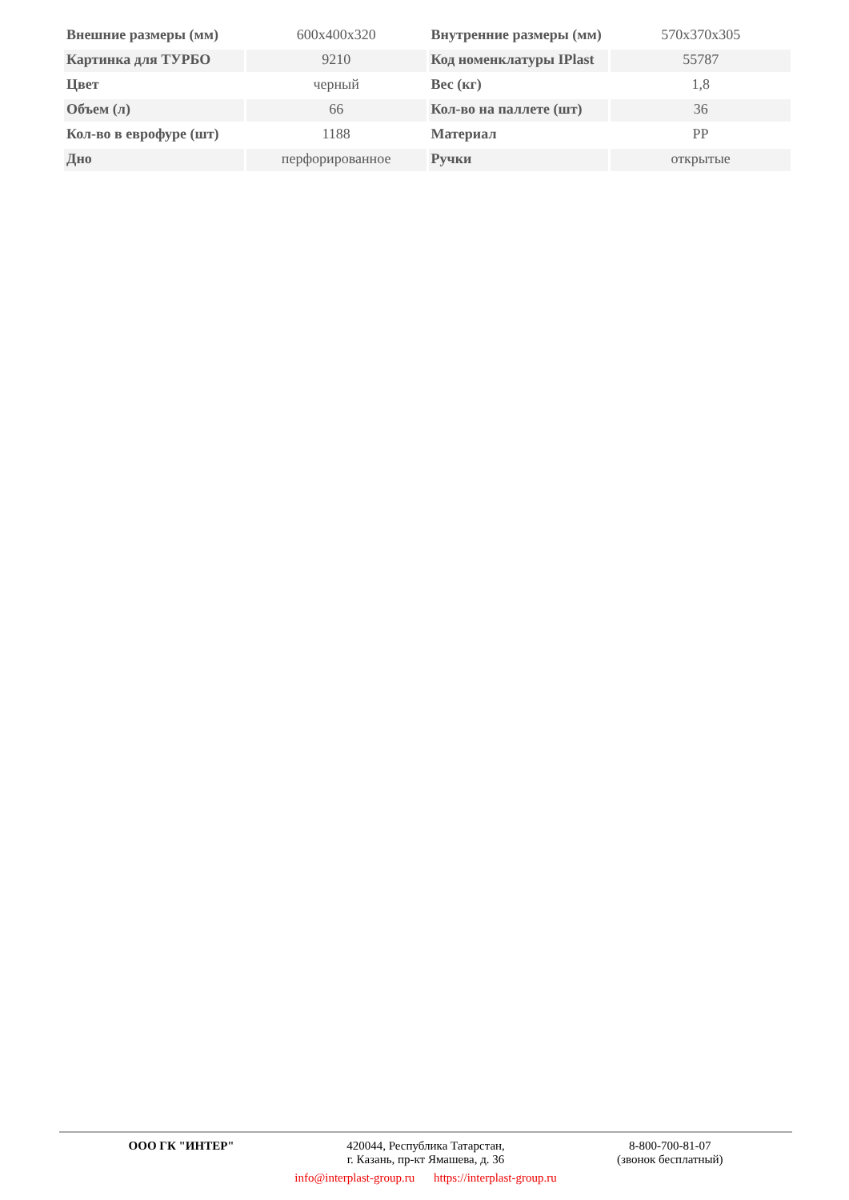| Внешние размеры (мм) | 600x400x320 | Внутренние размеры (мм) | 570x370x305 |
| Картинка для ТУРБО | 9210 | Код номенклатуры IPlast | 55787 |
| Цвет | черный | Вес (кг) | 1,8 |
| Объем (л) | 66 | Кол-во на паллете (шт) | 36 |
| Кол-во в еврофуре (шт) | 1188 | Материал | PP |
| Дно | перфорированное | Ручки | открытые |
ООО ГК "ИНТЕР" 420044, Республика Татарстан,
г. Казань, пр-кт Ямашева, д. 36
8-800-700-81-07
(звонок бесплатный)
info@interplast-group.ru https://interplast-group.ru